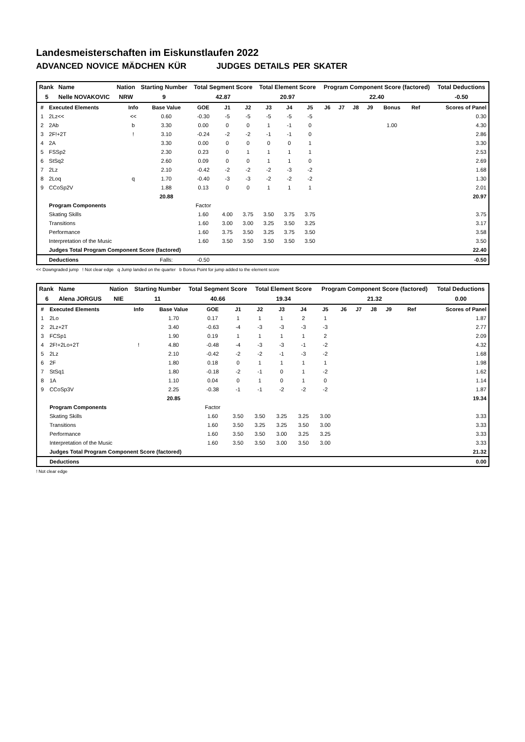Landesmeisterschaften im Eiskunstlaufen 2022
ADVANCED NOVICE MÄDCHEN KÜR JUDGES DETAILS PER SKATER
| Rank | Name | Nation | Starting Number | Total Segment Score | Total Element Score | Program Component Score (factored) | Total Deductions |
| 5 | Nelle NOVAKOVIC | NRW | 9 | 42.87 | 20.97 | 22.40 | -0.50 |
| # | Executed Elements | Info | Base Value | GOE | J1 | J2 | J3 | J4 | J5 | J6 | J7 | J8 | J9 | Bonus | Ref | Scores of Panel |
| --- | --- | --- | --- | --- | --- | --- | --- | --- | --- | --- | --- | --- | --- | --- | --- | --- |
| 1 | 2Lz<< | << | 0.60 | -0.30 | -5 | -5 | -5 | -5 | -5 | | | | | | | 0.30 |
| 2 | 2Ab | b | 3.30 | 0.00 | 0 | 0 | 1 | -1 | 0 | | | | | 1.00 | | 4.30 |
| 3 | 2F!+2T | ! | 3.10 | -0.24 | -2 | -2 | -1 | -1 | 0 | | | | | | | 2.86 |
| 4 | 2A | | 3.30 | 0.00 | 0 | 0 | 0 | 0 | 1 | | | | | | | 3.30 |
| 5 | FSSp2 | | 2.30 | 0.23 | 0 | 1 | 1 | 1 | 1 | | | | | | | 2.53 |
| 6 | StSq2 | | 2.60 | 0.09 | 0 | 0 | 1 | 1 | 0 | | | | | | | 2.69 |
| 7 | 2Lz | | 2.10 | -0.42 | -2 | -2 | -2 | -3 | -2 | | | | | | | 1.68 |
| 8 | 2Loq | q | 1.70 | -0.40 | -3 | -3 | -2 | -2 | -2 | | | | | | | 1.30 |
| 9 | CCoSp2V | | 1.88 | 0.13 | 0 | 0 | 1 | 1 | 1 | | | | | | | 2.01 |
| | | | 20.88 | | | | | | | | | | | | | 20.97 |
| | Program Components | | | Factor | | | | | | | | | | | | |
| | Skating Skills | | | 1.60 | 4.00 | 3.75 | 3.50 | 3.75 | 3.75 | | | | | | | 3.75 |
| | Transitions | | | 1.60 | 3.00 | 3.00 | 3.25 | 3.50 | 3.25 | | | | | | | 3.17 |
| | Performance | | | 1.60 | 3.75 | 3.50 | 3.25 | 3.75 | 3.50 | | | | | | | 3.58 |
| | Interpretation of the Music | | | 1.60 | 3.50 | 3.50 | 3.50 | 3.50 | 3.50 | | | | | | | 3.50 |
| | Judges Total Program Component Score (factored) | | | | | | | | | | | | | | | 22.40 |
| | Deductions | | Falls: | -0.50 | | | | | | | | | | | | -0.50 |
<< Downgraded jump ! Not clear edge q Jump landed on the quarter b Bonus Point for jump added to the element score
| Rank | Name | Nation | Starting Number | Total Segment Score | Total Element Score | Program Component Score (factored) | Total Deductions |
| 6 | Alena JORGUS | NIE | 11 | 40.66 | 19.34 | 21.32 | 0.00 |
| # | Executed Elements | Info | Base Value | GOE | J1 | J2 | J3 | J4 | J5 | J6 | J7 | J8 | J9 | | Ref | Scores of Panel |
| --- | --- | --- | --- | --- | --- | --- | --- | --- | --- | --- | --- | --- | --- | --- | --- | --- |
| 1 | 2Lo | | 1.70 | 0.17 | 1 | 1 | 1 | 2 | 1 | | | | | | | 1.87 |
| 2 | 2Lz+2T | | 3.40 | -0.63 | -4 | -3 | -3 | -3 | -3 | | | | | | | 2.77 |
| 3 | FCSp1 | | 1.90 | 0.19 | 1 | 1 | 1 | 1 | 2 | | | | | | | 2.09 |
| 4 | 2F!+2Lo+2T | ! | 4.80 | -0.48 | -4 | -3 | -3 | -1 | -2 | | | | | | | 4.32 |
| 5 | 2Lz | | 2.10 | -0.42 | -2 | -2 | -1 | -3 | -2 | | | | | | | 1.68 |
| 6 | 2F | | 1.80 | 0.18 | 0 | 1 | 1 | 1 | 1 | | | | | | | 1.98 |
| 7 | StSq1 | | 1.80 | -0.18 | -2 | -1 | 0 | 1 | -2 | | | | | | | 1.62 |
| 8 | 1A | | 1.10 | 0.04 | 0 | 1 | 0 | 1 | 0 | | | | | | | 1.14 |
| 9 | CCoSp3V | | 2.25 | -0.38 | -1 | -1 | -2 | -2 | -2 | | | | | | | 1.87 |
| | | | 20.85 | | | | | | | | | | | | | 19.34 |
| | Program Components | | | Factor | | | | | | | | | | | | |
| | Skating Skills | | | 1.60 | 3.50 | 3.50 | 3.25 | 3.25 | 3.00 | | | | | | | 3.33 |
| | Transitions | | | 1.60 | 3.50 | 3.25 | 3.25 | 3.50 | 3.00 | | | | | | | 3.33 |
| | Performance | | | 1.60 | 3.50 | 3.50 | 3.00 | 3.25 | 3.25 | | | | | | | 3.33 |
| | Interpretation of the Music | | | 1.60 | 3.50 | 3.50 | 3.00 | 3.50 | 3.00 | | | | | | | 3.33 |
| | Judges Total Program Component Score (factored) | | | | | | | | | | | | | | | 21.32 |
| | Deductions | | | | | | | | | | | | | | | 0.00 |
! Not clear edge